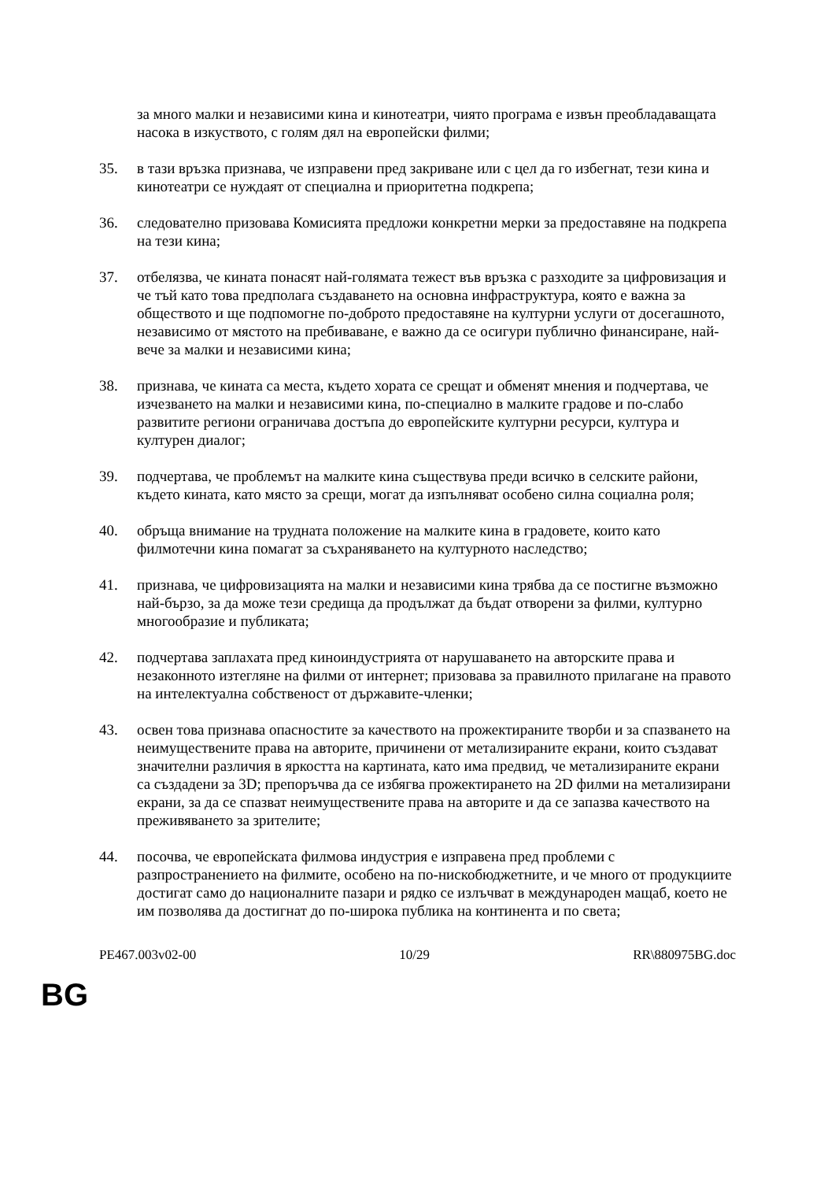за много малки и независими кина и кинотеатри, чиято програма е извън преобладаващата насока в изкуството, с голям дял на европейски филми;
35. в тази връзка признава, че изправени пред закриване или с цел да го избегнат, тези кина и кинотеатри се нуждаят от специална и приоритетна подкрепа;
36. следователно призовава Комисията предложи конкретни мерки за предоставяне на подкрепа на тези кина;
37. отбелязва, че кината понасят най-голямата тежест във връзка с разходите за цифровизация и че тъй като това предполага създаването на основна инфраструктура, която е важна за обществото и ще подпомогне по-доброто предоставяне на културни услуги от досегашното, независимо от мястото на пребиваване, е важно да се осигури публично финансиране, най-вече за малки и независими кина;
38. признава, че кината са места, където хората се срещат и обменят мнения и подчертава, че изчезването на малки и независими кина, по-специално в малките градове и по-слабо развитите региони ограничава достъпа до европейските културни ресурси, култура и културен диалог;
39. подчертава, че проблемът на малките кина съществува преди всичко в селските райони, където кината, като място за срещи, могат да изпълняват особено силна социална роля;
40. обръща внимание на трудната положение на малките кина в градовете, които като филмотечни кина помагат за съхраняването на културното наследство;
41. признава, че цифровизацията на малки и независими кина трябва да се постигне възможно най-бързо, за да може тези средища да продължат да бъдат отворени за филми, културно многообразие и публиката;
42. подчертава заплахата пред киноиндустрията от нарушаването на авторските права и незаконното изтегляне на филми от интернет; призовава за правилното прилагане на правото на интелектуална собственост от държавите-членки;
43. освен това признава опасностите за качеството на прожектираните творби и за спазването на неимуществените права на авторите, причинени от метализираните екрани, които създават значителни различия в яркостта на картината, като има предвид, че метализираните екрани са създадени за 3D; препоръчва да се избягва прожектирането на 2D филми на метализирани екрани, за да се спазват неимуществените права на авторите и да се запазва качеството на преживяването за зрителите;
44. посочва, че европейската филмова индустрия е изправена пред проблеми с разпространението на филмите, особено на по-нискобюджетните, и че много от продукциите достигат само до националните пазари и рядко се излъчват в международен мащаб, което не им позволява да достигнат до по-широка публика на континента и по света;
PE467.003v02-00 10/29 RR\880975BG.doc
BG